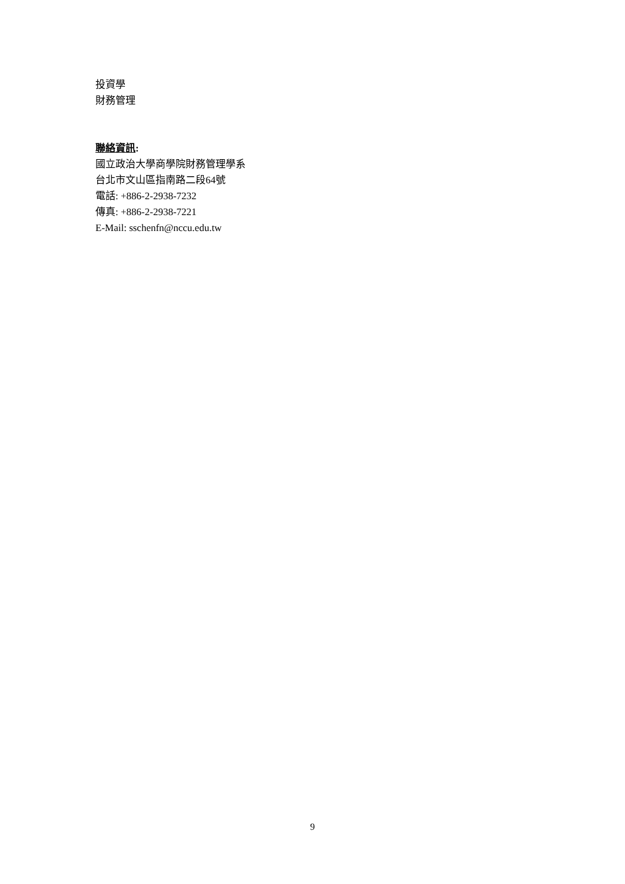投資學
財務管理
聯絡資訊:
國立政治大學商學院財務管理學系
台北市文山區指南路二段64號
電話: +886-2-2938-7232
傳真: +886-2-2938-7221
E-Mail: sschenfn@nccu.edu.tw
9